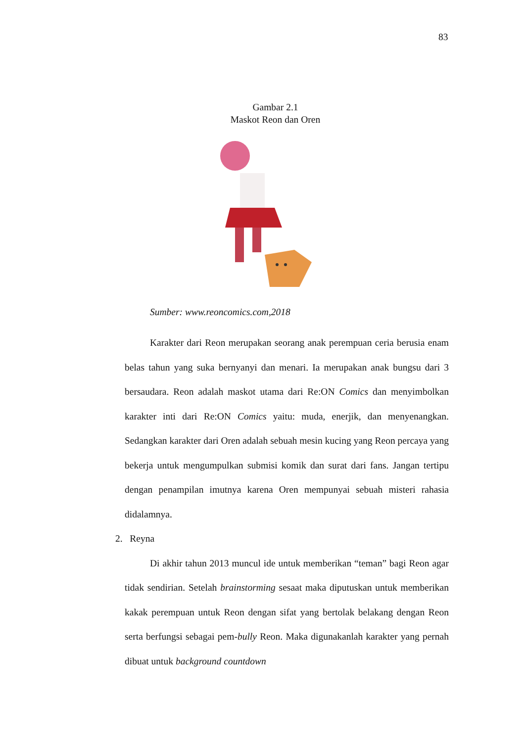83
Gambar 2.1
Maskot Reon dan Oren
Sumber: www.reoncomics.com,2018
Karakter dari Reon merupakan seorang anak perempuan ceria berusia enam belas tahun yang suka bernyanyi dan menari. Ia merupakan anak bungsu dari 3 bersaudara. Reon adalah maskot utama dari Re:ON Comics dan menyimbolkan karakter inti dari Re:ON Comics yaitu: muda, enerjik, dan menyenangkan. Sedangkan karakter dari Oren adalah sebuah mesin kucing yang Reon percaya yang bekerja untuk mengumpulkan submisi komik dan surat dari fans. Jangan tertipu dengan penampilan imutnya karena Oren mempunyai sebuah misteri rahasia didalamnya.
2. Reyna
Di akhir tahun 2013 muncul ide untuk memberikan “teman” bagi Reon agar tidak sendirian. Setelah brainstorming sesaat maka diputuskan untuk memberikan kakak perempuan untuk Reon dengan sifat yang bertolak belakang dengan Reon serta berfungsi sebagai pem-bully Reon. Maka digunakanlah karakter yang pernah dibuat untuk background countdown